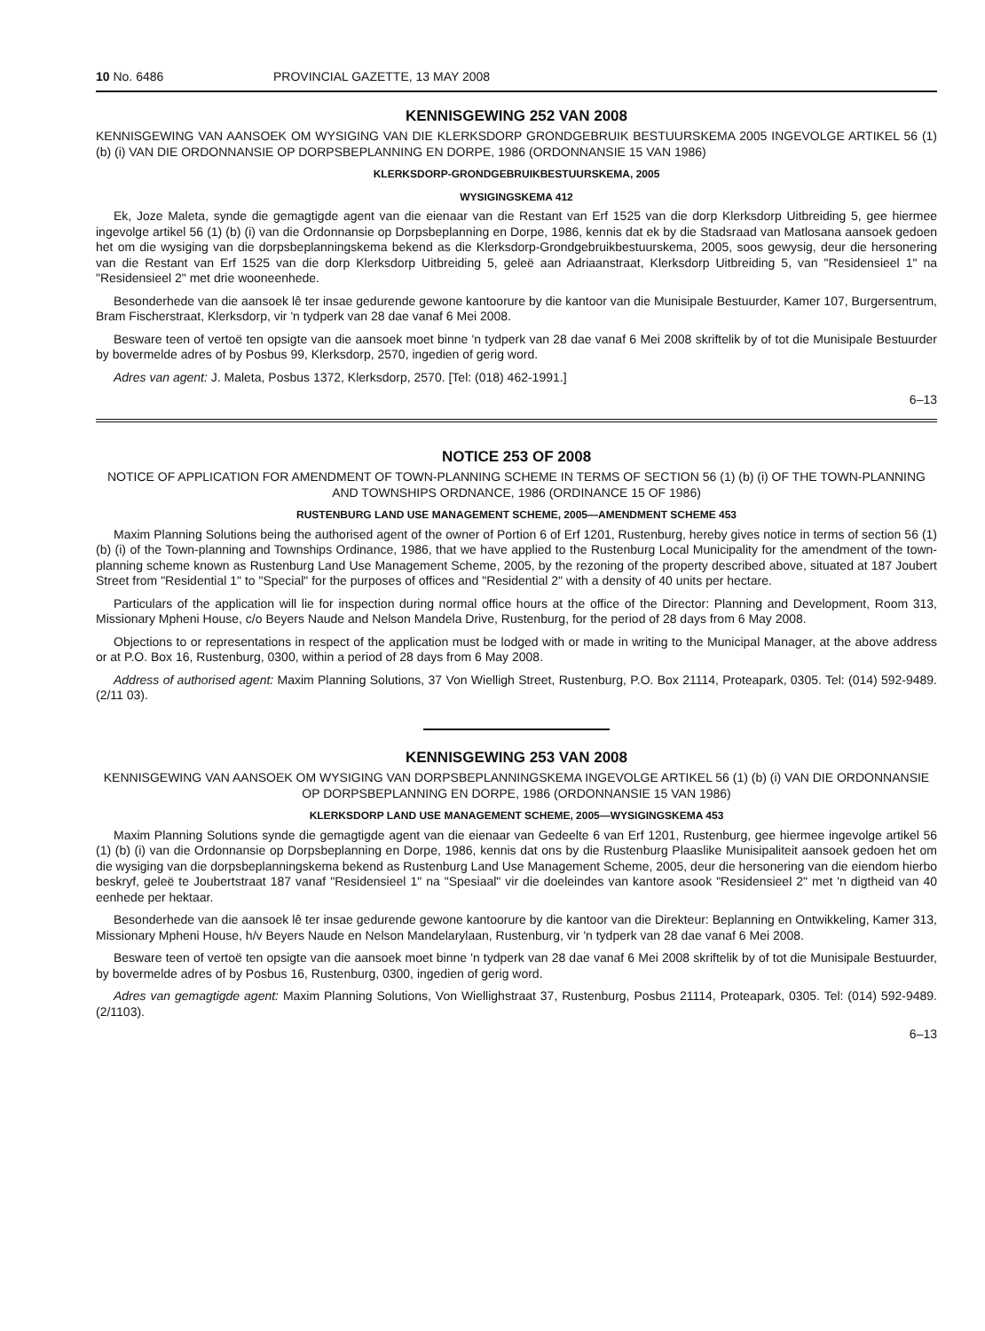10 No. 6486 PROVINCIAL GAZETTE, 13 MAY 2008
KENNISGEWING 252 VAN 2008
KENNISGEWING VAN AANSOEK OM WYSIGING VAN DIE KLERKSDORP GRONDGEBRUIK BESTUURSKEMA 2005 INGEVOLGE ARTIKEL 56 (1) (b) (i) VAN DIE ORDONNANSIE OP DORPSBEPLANNING EN DORPE, 1986 (ORDONNANSIE 15 VAN 1986)
KLERKSDORP-GRONDGEBRUIKBESTUURSKEMA, 2005
WYSIGINGSKEMA 412
Ek, Joze Maleta, synde die gemagtigde agent van die eienaar van die Restant van Erf 1525 van die dorp Klerksdorp Uitbreiding 5, gee hiermee ingevolge artikel 56 (1) (b) (i) van die Ordonnansie op Dorpsbeplanning en Dorpe, 1986, kennis dat ek by die Stadsraad van Matlosana aansoek gedoen het om die wysiging van die dorpsbeplanningskema bekend as die Klerksdorp-Grondgebruikbestuurskema, 2005, soos gewysig, deur die hersonering van die Restant van Erf 1525 van die dorp Klerksdorp Uitbreiding 5, geleë aan Adriaanstraat, Klerksdorp Uitbreiding 5, van "Residensieel 1" na "Residensieel 2" met drie wooneenhede.
Besonderhede van die aansoek lê ter insae gedurende gewone kantoorure by die kantoor van die Munisipale Bestuurder, Kamer 107, Burgersentrum, Bram Fischerstraat, Klerksdorp, vir 'n tydperk van 28 dae vanaf 6 Mei 2008.
Besware teen of vertoë ten opsigte van die aansoek moet binne 'n tydperk van 28 dae vanaf 6 Mei 2008 skriftelik by of tot die Munisipale Bestuurder by bovermelde adres of by Posbus 99, Klerksdorp, 2570, ingedien of gerig word.
Adres van agent: J. Maleta, Posbus 1372, Klerksdorp, 2570. [Tel: (018) 462-1991.]
6–13
NOTICE 253 OF 2008
NOTICE OF APPLICATION FOR AMENDMENT OF TOWN-PLANNING SCHEME IN TERMS OF SECTION 56 (1) (b) (i) OF THE TOWN-PLANNING AND TOWNSHIPS ORDNANCE, 1986 (ORDINANCE 15 OF 1986)
RUSTENBURG LAND USE MANAGEMENT SCHEME, 2005—AMENDMENT SCHEME 453
Maxim Planning Solutions being the authorised agent of the owner of Portion 6 of Erf 1201, Rustenburg, hereby gives notice in terms of section 56 (1) (b) (i) of the Town-planning and Townships Ordinance, 1986, that we have applied to the Rustenburg Local Municipality for the amendment of the town-planning scheme known as Rustenburg Land Use Management Scheme, 2005, by the rezoning of the property described above, situated at 187 Joubert Street from "Residential 1" to "Special" for the purposes of offices and "Residential 2" with a density of 40 units per hectare.
Particulars of the application will lie for inspection during normal office hours at the office of the Director: Planning and Development, Room 313, Missionary Mpheni House, c/o Beyers Naude and Nelson Mandela Drive, Rustenburg, for the period of 28 days from 6 May 2008.
Objections to or representations in respect of the application must be lodged with or made in writing to the Municipal Manager, at the above address or at P.O. Box 16, Rustenburg, 0300, within a period of 28 days from 6 May 2008.
Address of authorised agent: Maxim Planning Solutions, 37 Von Wielligh Street, Rustenburg, P.O. Box 21114, Proteapark, 0305. Tel: (014) 592-9489. (2/11 03).
KENNISGEWING 253 VAN 2008
KENNISGEWING VAN AANSOEK OM WYSIGING VAN DORPSBEPLANNINGSKEMA INGEVOLGE ARTIKEL 56 (1) (b) (i) VAN DIE ORDONNANSIE OP DORPSBEPLANNING EN DORPE, 1986 (ORDONNANSIE 15 VAN 1986)
KLERKSDORP LAND USE MANAGEMENT SCHEME, 2005—WYSIGINGSKEMA 453
Maxim Planning Solutions synde die gemagtigde agent van die eienaar van Gedeelte 6 van Erf 1201, Rustenburg, gee hiermee ingevolge artikel 56 (1) (b) (i) van die Ordonnansie op Dorpsbeplanning en Dorpe, 1986, kennis dat ons by die Rustenburg Plaaslike Munisipaliteit aansoek gedoen het om die wysiging van die dorpsbeplanningskema bekend as Rustenburg Land Use Management Scheme, 2005, deur die hersonering van die eiendom hierbo beskryf, geleë te Joubertstraat 187 vanaf "Residensieel 1" na "Spesiaal" vir die doeleindes van kantore asook "Residensieel 2" met 'n digtheid van 40 eenhede per hektaar.
Besonderhede van die aansoek lê ter insae gedurende gewone kantoorure by die kantoor van die Direkteur: Beplanning en Ontwikkeling, Kamer 313, Missionary Mpheni House, h/v Beyers Naude en Nelson Mandelarylaan, Rustenburg, vir 'n tydperk van 28 dae vanaf 6 Mei 2008.
Besware teen of vertoë ten opsigte van die aansoek moet binne 'n tydperk van 28 dae vanaf 6 Mei 2008 skriftelik by of tot die Munisipale Bestuurder, by bovermelde adres of by Posbus 16, Rustenburg, 0300, ingedien of gerig word.
Adres van gemagtigde agent: Maxim Planning Solutions, Von Wiellighstraat 37, Rustenburg, Posbus 21114, Proteapark, 0305. Tel: (014) 592-9489. (2/1103).
6–13